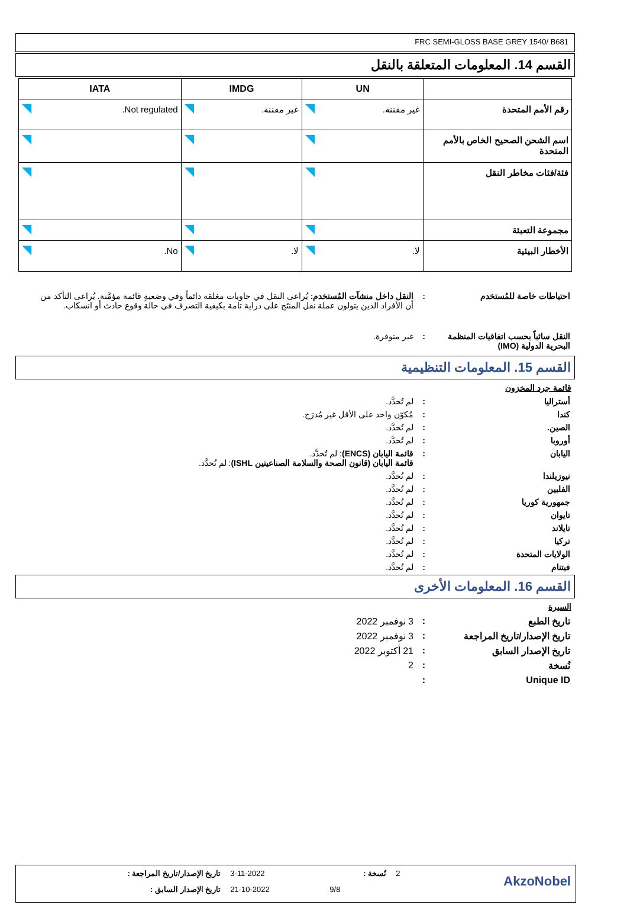FRC SEMI-GLOSS BASE GREY 1540/ B681
القسم 14. المعلومات المتعلقة بالنقل
| | UN | IMDG | IATA |
| --- | --- | --- | --- |
| رقم الأمم المتحدة | غير مقننة. | غير مقننة. | Not regulated. |
| اسم الشحن الصحيح الخاص بالأمم المتحدة | | | |
| فئة/فئات مخاطر النقل | | | |
| مجموعة التعبئة | | | |
| الأخطار البيئية | لا. | لا. | No. |
احتياطات خاصة للمُستخدم : النقل داخل منشآت المُستخدم: يُراعى النقل في حاويات مغلقة دائماً وفي وضعيةٍ قائمة مؤمَّنة. يُراعى التأكد من أن الأفراد الذين يتولون عملة نقل المنتَج على دراية تامة بكيفية التصرف في حالة وقوع حادث أو انسكاب.
النقل سائباً بحسب اتفاقيات المنظمة البحرية الدولية (IMO)
: غير متوفرة.
القسم 15. المعلومات التنظيمية
قائمة جرد المخزون
أستراليا : لم تُحدَّد.
كندا : مُكوّن واحد على الأقل غير مُدرَج.
الصين. : لم تُحدَّد.
أوروبا : لم تُحدَّد.
اليابان : قائمة اليابان (ENCS): لم تُحدَّد.
قائمة اليابان (قانون الصحة والسلامة الصناعيتين ISHL): لم تُحدَّد.
نيوزيلندا : لم تُحدَّد.
الفلبين : لم تُحدَّد.
جمهورية كوريا : لم تُحدَّد.
تايوان : لم تُحدَّد.
تايلاند : لم تُحدَّد.
تركيا : لم تُحدَّد.
الولايات المتحدة : لم تُحدَّد.
فيتنام : لم تُحدَّد.
القسم 16. المعلومات الأخرى
السيرة
تاريخ الطبع : 3 نوفمبر 2022
تاريخ الإصدار/تاريخ المراجعة
: 3 نوفمبر 2022
تاريخ الإصدار السابق : 21 أكتوبر 2022
نُسخة : 2
Unique ID :
| تاريخ الإصدار/تاريخ المراجعة : | 3-11-2022 | نُسخة : | 2 | AkzoNobel |
| تاريخ الإصدار السابق : | 21-10-2022 | 9/8 | | |